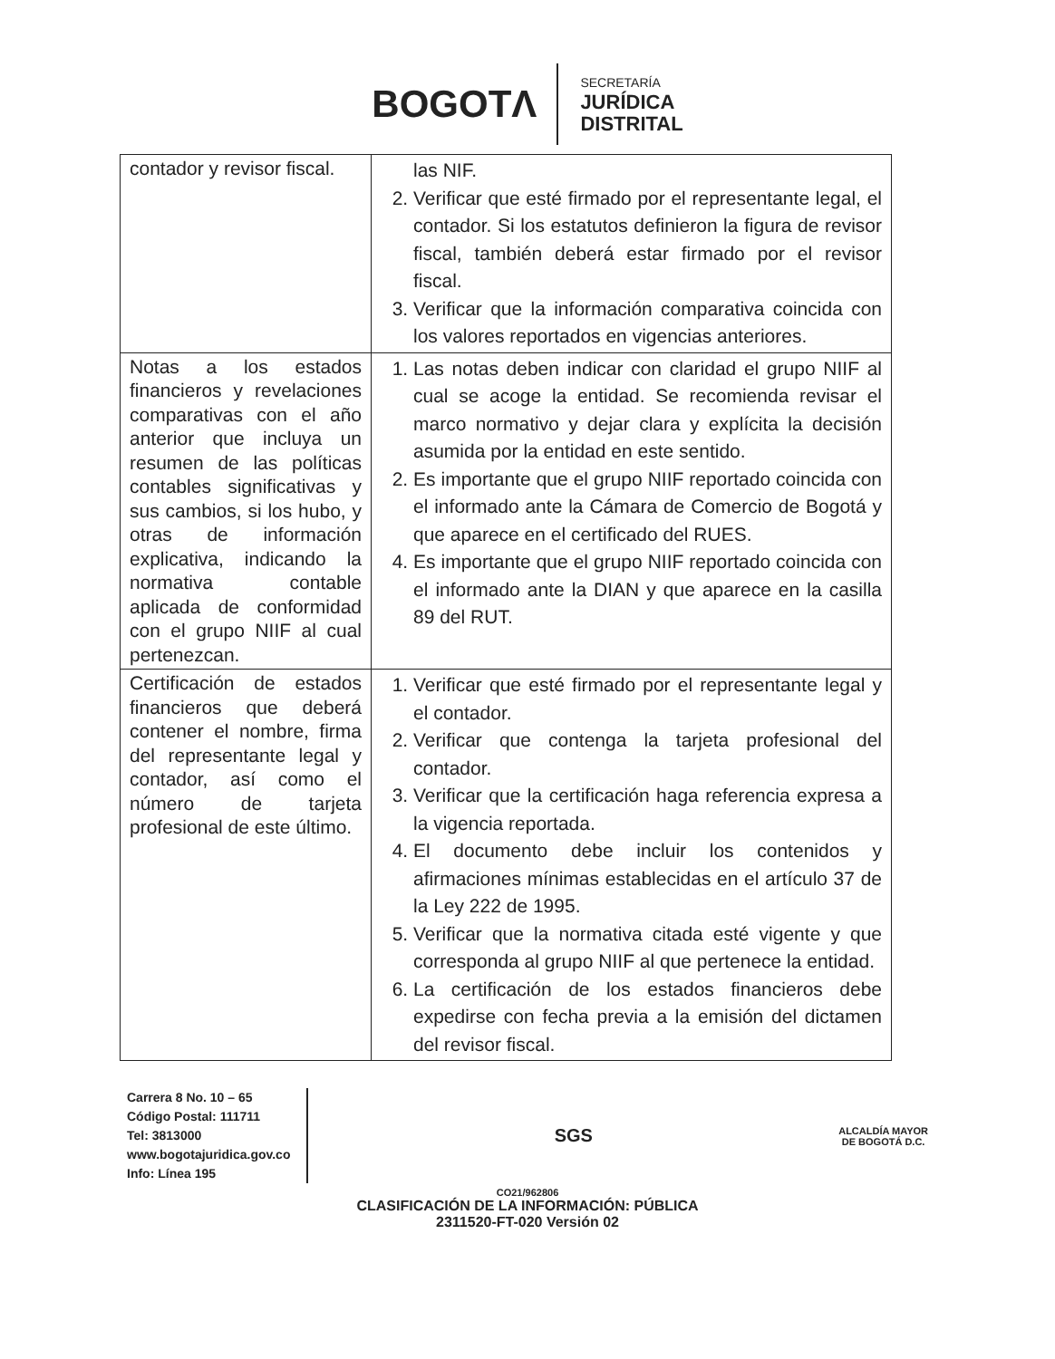BOGOTΛ
SECRETARÍA
JURÍDICA
DISTRITAL
| contador y revisor fiscal. | las NIF. 2. Verificar que esté firmado por el representante legal, el contador. Si los estatutos definieron la figura de revisor fiscal, también deberá estar firmado por el revisor fiscal. 3. Verificar que la información comparativa coincida con los valores reportados en vigencias anteriores. |
| Notas a los estados financieros y revelaciones comparativas con el año anterior que incluya un resumen de las políticas contables significativas y sus cambios, si los hubo, y otras de información explicativa, indicando la normativa contable aplicada de conformidad con el grupo NIIF al cual pertenezcan. | 1. Las notas deben indicar con claridad el grupo NIIF al cual se acoge la entidad. Se recomienda revisar el marco normativo y dejar clara y explícita la decisión asumida por la entidad en este sentido. 2. Es importante que el grupo NIIF reportado coincida con el informado ante la Cámara de Comercio de Bogotá y que aparece en el certificado del RUES. 4. Es importante que el grupo NIIF reportado coincida con el informado ante la DIAN y que aparece en la casilla 89 del RUT. |
| Certificación de estados financieros que deberá contener el nombre, firma del representante legal y contador, así como el número de tarjeta profesional de este último. | 1. Verificar que esté firmado por el representante legal y el contador. 2. Verificar que contenga la tarjeta profesional del contador. 3. Verificar que la certificación haga referencia expresa a la vigencia reportada. 4. El documento debe incluir los contenidos y afirmaciones mínimas establecidas en el artículo 37 de la Ley 222 de 1995. 5. Verificar que la normativa citada esté vigente y que corresponda al grupo NIIF al que pertenece la entidad. 6. La certificación de los estados financieros debe expedirse con fecha previa a la emisión del dictamen del revisor fiscal. |
Carrera 8 No. 10 – 65
Código Postal: 111711
Tel: 3813000
www.bogotajuridica.gov.co
Info: Línea 195
SGS
ALCALDÍA MAYOR
DE BOGOTÁ D.C.
CO21/962806
CLASIFICACIÓN DE LA INFORMACIÓN: PÚBLICA
2311520-FT-020 Versión 02